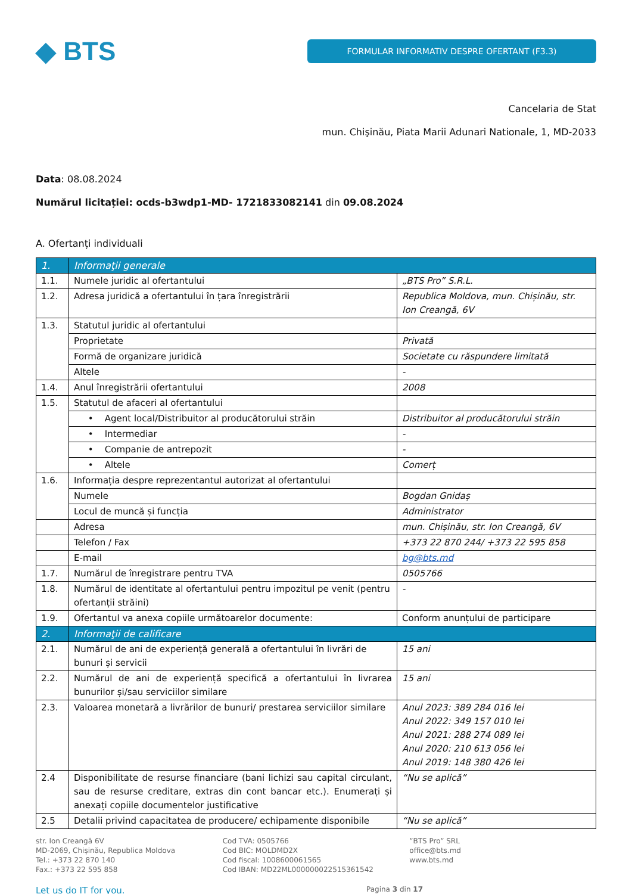◆ BTS
FORMULAR INFORMATIV DESPRE OFERTANT (F3.3)
Cancelaria de Stat
mun. Chişinău, Piata Marii Adunari Nationale, 1, MD-2033
Data: 08.08.2024
Numărul licitației: ocds-b3wdp1-MD- 1721833082141 din 09.08.2024
A. Ofertanți individuali
| 1. | Informaţii generale | |
| 1.1. | Numele juridic al ofertantului | „BTS Pro” S.R.L. |
| 1.2. | Adresa juridică a ofertantului în țara înregistrării | Republica Moldova, mun. Chișinău, str. Ion Creangă, 6V |
| 1.3. | Statutul juridic al ofertantului | |
| | Proprietate | Privată |
| | Formă de organizare juridică | Societate cu răspundere limitată |
| | Altele | - |
| 1.4. | Anul înregistrării ofertantului | 2008 |
| 1.5. | Statutul de afaceri al ofertantului | |
| | • Agent local/Distribuitor al producătorului străin | Distribuitor al producătorului străin |
| | • Intermediar | - |
| | • Companie de antrepozit | - |
| | • Altele | Comerț |
| 1.6. | Informația despre reprezentantul autorizat al ofertantului | |
| | Numele | Bogdan Gnidaș |
| | Locul de muncă și funcția | Administrator |
| | Adresa | mun. Chișinău, str. Ion Creangă, 6V |
| | Telefon / Fax | +373 22 870 244/ +373 22 595 858 |
| | E-mail | bg@bts.md |
| 1.7. | Numărul de înregistrare pentru TVA | 0505766 |
| 1.8. | Numărul de identitate al ofertantului pentru impozitul pe venit (pentru ofertanții străini) | - |
| 1.9. | Ofertantul va anexa copiile următoarelor documente: | Conform anunțului de participare |
| 2. | Informaţii de calificare | |
| 2.1. | Numărul de ani de experiență generală a ofertantului în livrări de bunuri și servicii | 15 ani |
| 2.2. | Numărul de ani de experiență specifică a ofertantului în livrarea bunurilor și/sau serviciilor similare | 15 ani |
| 2.3. | Valoarea monetară a livrărilor de bunuri/ prestarea serviciilor similare | Anul 2023: 389 284 016 lei Anul 2022: 349 157 010 lei Anul 2021: 288 274 089 lei Anul 2020: 210 613 056 lei Anul 2019: 148 380 426 lei |
| 2.4 | Disponibilitate de resurse financiare (bani lichizi sau capital circulant, sau de resurse creditare, extras din cont bancar etc.). Enumerați și anexați copiile documentelor justificative | “Nu se aplică” |
| 2.5 | Detalii privind capacitatea de producere/ echipamente disponibile | “Nu se aplică” |
str. Ion Creangă 6V
MD-2069, Chișinău, Republica Moldova
Tel.: +373 22 870 140
Fax.: +373 22 595 858
Cod TVA: 0505766
Cod BIC: MOLDMD2X
Cod fiscal: 1008600061565
Cod IBAN: MD22ML000000022515361542
”BTS Pro” SRL
office@bts.md
www.bts.md
Let us do IT for you. Pagina 3 din 17